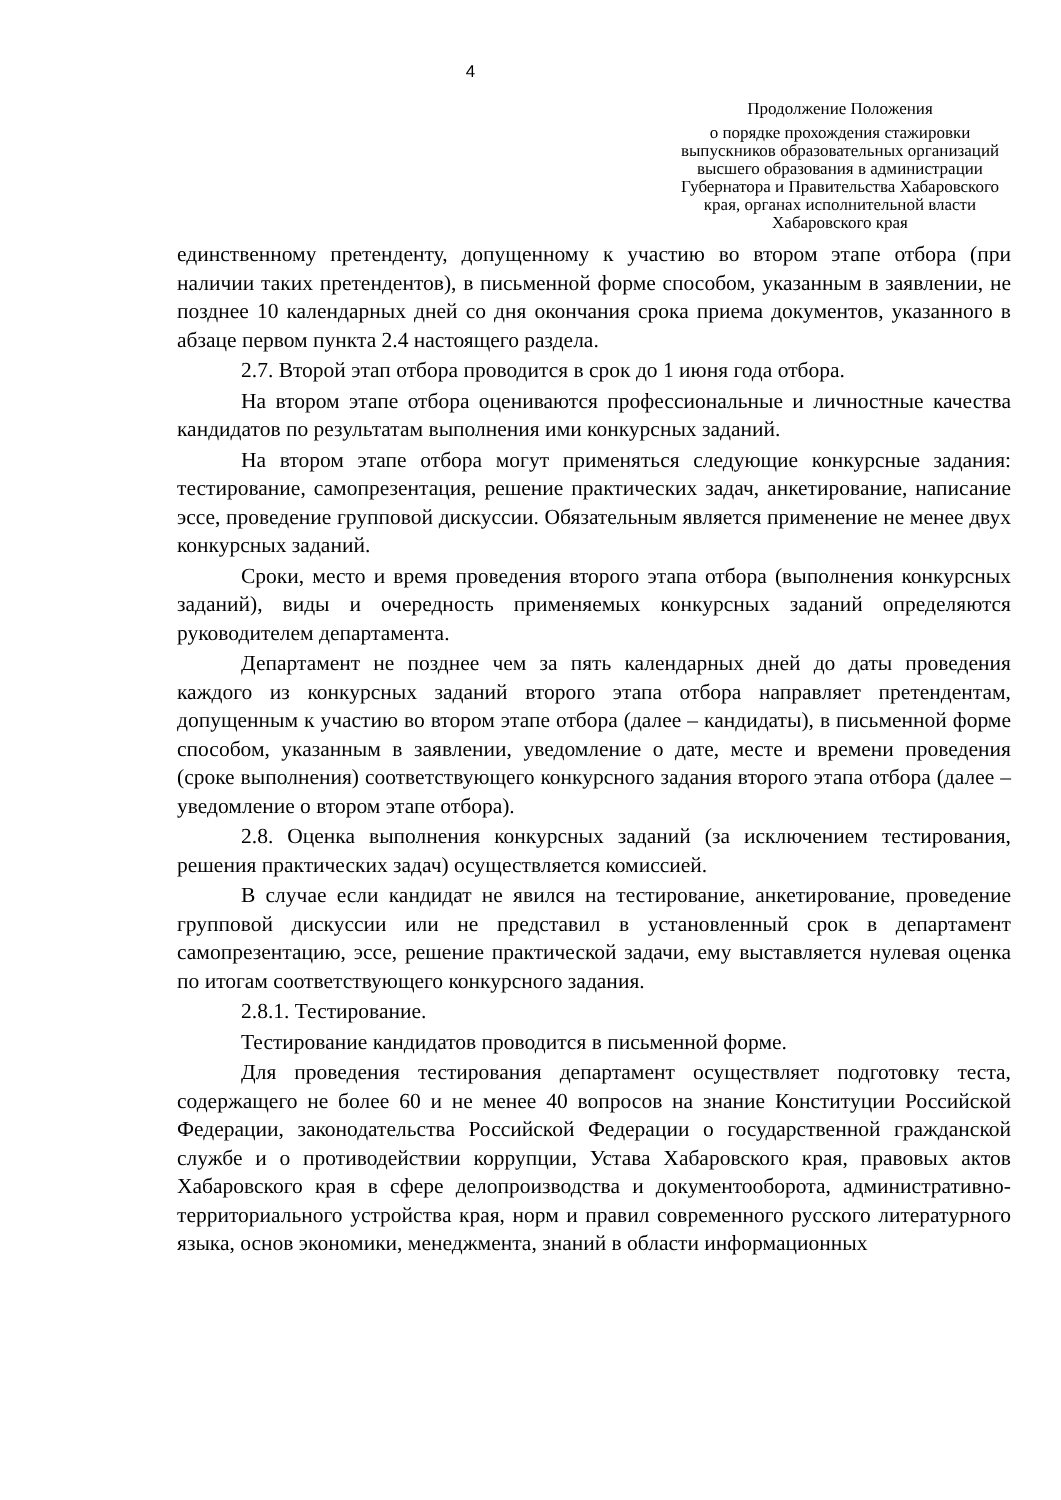4
Продолжение Положения
о порядке прохождения стажировки выпускников образовательных организаций высшего образования в администрации Губернатора и Правительства Хабаровского края, органах исполнительной власти Хабаровского края
единственному претенденту, допущенному к участию во втором этапе отбора (при наличии таких претендентов), в письменной форме способом, указанным в заявлении, не позднее 10 календарных дней со дня окончания срока приема документов, указанного в абзаце первом пункта 2.4 настоящего раздела.
2.7. Второй этап отбора проводится в срок до 1 июня года отбора.
На втором этапе отбора оцениваются профессиональные и личностные качества кандидатов по результатам выполнения ими конкурсных заданий.
На втором этапе отбора могут применяться следующие конкурсные задания: тестирование, самопрезентация, решение практических задач, анкетирование, написание эссе, проведение групповой дискуссии. Обязательным является применение не менее двух конкурсных заданий.
Сроки, место и время проведения второго этапа отбора (выполнения конкурсных заданий), виды и очередность применяемых конкурсных заданий определяются руководителем департамента.
Департамент не позднее чем за пять календарных дней до даты проведения каждого из конкурсных заданий второго этапа отбора направляет претендентам, допущенным к участию во втором этапе отбора (далее – кандидаты), в письменной форме способом, указанным в заявлении, уведомление о дате, месте и времени проведения (сроке выполнения) соответствующего конкурсного задания второго этапа отбора (далее – уведомление о втором этапе отбора).
2.8. Оценка выполнения конкурсных заданий (за исключением тестирования, решения практических задач) осуществляется комиссией.
В случае если кандидат не явился на тестирование, анкетирование, проведение групповой дискуссии или не представил в установленный срок в департамент самопрезентацию, эссе, решение практической задачи, ему выставляется нулевая оценка по итогам соответствующего конкурсного задания.
2.8.1. Тестирование.
Тестирование кандидатов проводится в письменной форме.
Для проведения тестирования департамент осуществляет подготовку теста, содержащего не более 60 и не менее 40 вопросов на знание Конституции Российской Федерации, законодательства Российской Федерации о государственной гражданской службе и о противодействии коррупции, Устава Хабаровского края, правовых актов Хабаровского края в сфере делопроизводства и документооборота, административно-территориального устройства края, норм и правил современного русского литературного языка, основ экономики, менеджмента, знаний в области информационных